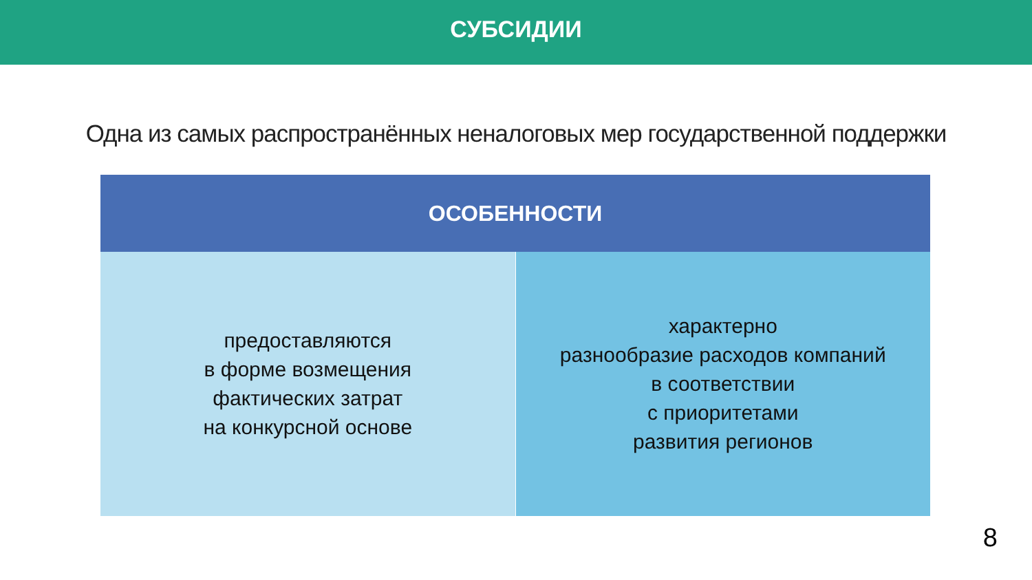СУБСИДИИ
Одна из самых распространённых неналоговых мер государственной поддержки
| ОСОБЕННОСТИ | |
| --- | --- |
| предоставляются в форме возмещения фактических затрат на конкурсной основе | характерно разнообразие расходов компаний в соответствии с приоритетами развития регионов |
8